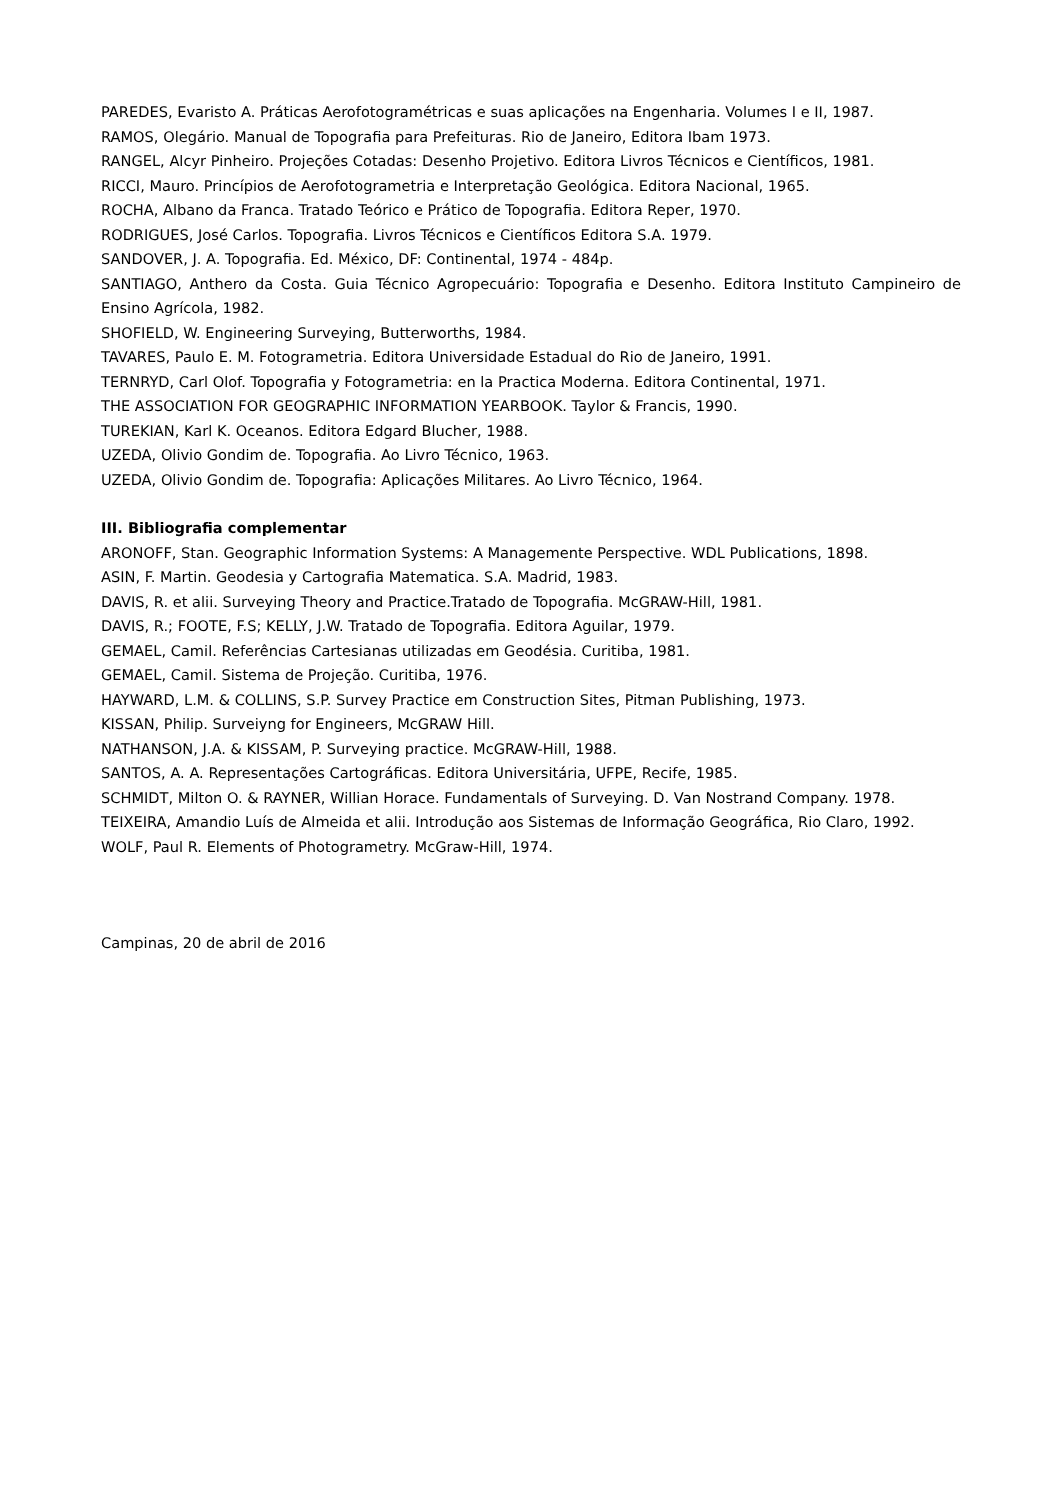PAREDES, Evaristo A. Práticas Aerofotogramétricas e suas aplicações na Engenharia. Volumes I e II, 1987.
RAMOS, Olegário. Manual de Topografia para Prefeituras. Rio de Janeiro, Editora Ibam 1973.
RANGEL, Alcyr Pinheiro. Projeções Cotadas: Desenho Projetivo. Editora Livros Técnicos e Científicos, 1981.
RICCI, Mauro. Princípios de Aerofotogrametria e Interpretação Geológica. Editora Nacional, 1965.
ROCHA, Albano da Franca. Tratado Teórico e Prático de Topografia. Editora Reper, 1970.
RODRIGUES, José Carlos. Topografia. Livros Técnicos e Científicos Editora S.A. 1979.
SANDOVER, J. A. Topografia. Ed. México, DF: Continental, 1974 - 484p.
SANTIAGO, Anthero da Costa. Guia Técnico Agropecuário: Topografia e Desenho. Editora Instituto Campineiro de Ensino Agrícola, 1982.
SHOFIELD, W. Engineering Surveying, Butterworths, 1984.
TAVARES, Paulo E. M. Fotogrametria. Editora Universidade Estadual do Rio de Janeiro, 1991.
TERNRYD, Carl Olof. Topografia y Fotogrametria: en la Practica Moderna. Editora Continental, 1971.
THE ASSOCIATION FOR GEOGRAPHIC INFORMATION YEARBOOK. Taylor & Francis, 1990.
TUREKIAN, Karl K. Oceanos. Editora Edgard Blucher, 1988.
UZEDA, Olivio Gondim de. Topografia. Ao Livro Técnico, 1963.
UZEDA, Olivio Gondim de. Topografia: Aplicações Militares. Ao Livro Técnico, 1964.
III. Bibliografia complementar
ARONOFF, Stan. Geographic Information Systems: A Managemente Perspective. WDL Publications, 1898.
ASIN, F. Martin. Geodesia y Cartografia Matematica. S.A. Madrid, 1983.
DAVIS, R. et alii. Surveying Theory and Practice.Tratado de Topografia. McGRAW-Hill, 1981.
DAVIS, R.; FOOTE, F.S; KELLY, J.W. Tratado de Topografia. Editora Aguilar, 1979.
GEMAEL, Camil. Referências Cartesianas utilizadas em Geodésia. Curitiba, 1981.
GEMAEL, Camil. Sistema de Projeção. Curitiba, 1976.
HAYWARD, L.M. & COLLINS, S.P. Survey Practice em Construction Sites, Pitman Publishing, 1973.
KISSAN, Philip. Surveiyng for Engineers, McGRAW Hill.
NATHANSON, J.A. & KISSAM, P. Surveying practice. McGRAW-Hill, 1988.
SANTOS, A. A. Representações Cartográficas. Editora Universitária, UFPE, Recife, 1985.
SCHMIDT, Milton O. & RAYNER, Willian Horace. Fundamentals of Surveying. D. Van Nostrand Company. 1978.
TEIXEIRA, Amandio Luís de Almeida et alii. Introdução aos Sistemas de Informação Geográfica, Rio Claro, 1992.
WOLF, Paul R. Elements of Photogrametry. McGraw-Hill, 1974.
Campinas, 20 de abril de 2016